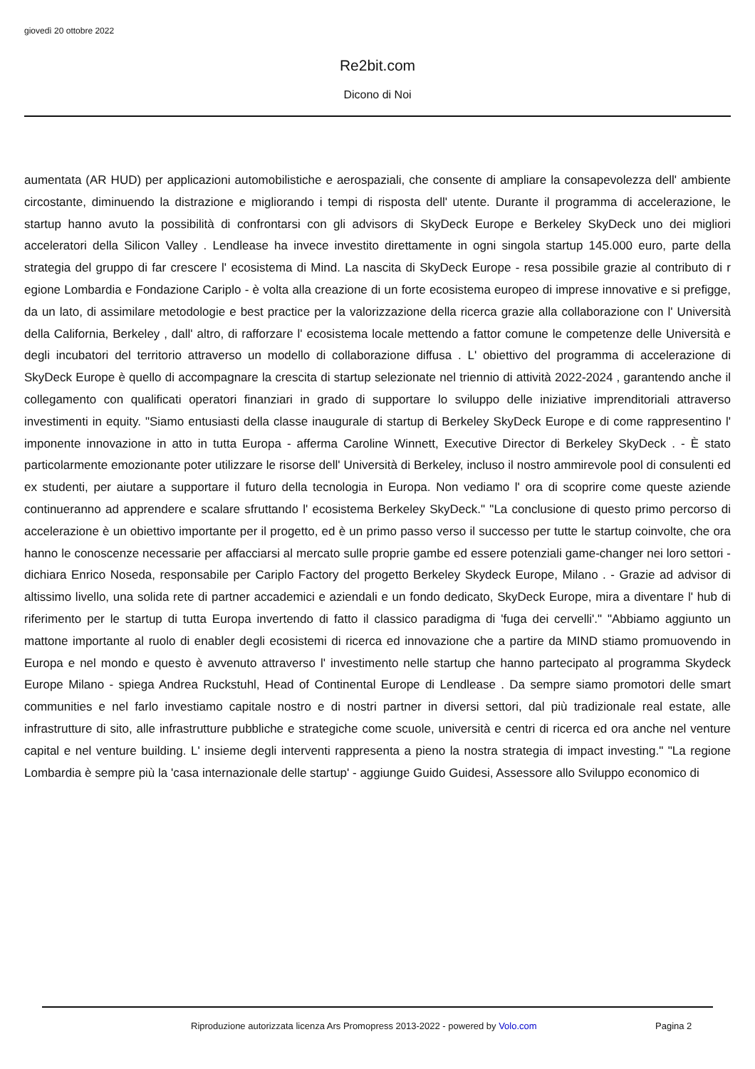giovedì 20 ottobre 2022
Re2bit.com
Dicono di Noi
aumentata (AR HUD) per applicazioni automobilistiche e aerospaziali, che consente di ampliare la consapevolezza dell' ambiente circostante, diminuendo la distrazione e migliorando i tempi di risposta dell' utente. Durante il programma di accelerazione, le startup hanno avuto la possibilità di confrontarsi con gli advisors di SkyDeck Europe e Berkeley SkyDeck uno dei migliori acceleratori della Silicon Valley . Lendlease ha invece investito direttamente in ogni singola startup 145.000 euro, parte della strategia del gruppo di far crescere l' ecosistema di Mind. La nascita di SkyDeck Europe - resa possibile grazie al contributo di r egione Lombardia e Fondazione Cariplo - è volta alla creazione di un forte ecosistema europeo di imprese innovative e si prefigge, da un lato, di assimilare metodologie e best practice per la valorizzazione della ricerca grazie alla collaborazione con l' Università della California, Berkeley , dall' altro, di rafforzare l' ecosistema locale mettendo a fattor comune le competenze delle Università e degli incubatori del territorio attraverso un modello di collaborazione diffusa . L' obiettivo del programma di accelerazione di SkyDeck Europe è quello di accompagnare la crescita di startup selezionate nel triennio di attività 2022-2024 , garantendo anche il collegamento con qualificati operatori finanziari in grado di supportare lo sviluppo delle iniziative imprenditoriali attraverso investimenti in equity. "Siamo entusiasti della classe inaugurale di startup di Berkeley SkyDeck Europe e di come rappresentino l' imponente innovazione in atto in tutta Europa - afferma Caroline Winnett, Executive Director di Berkeley SkyDeck . - È stato particolarmente emozionante poter utilizzare le risorse dell' Università di Berkeley, incluso il nostro ammirevole pool di consulenti ed ex studenti, per aiutare a supportare il futuro della tecnologia in Europa. Non vediamo l' ora di scoprire come queste aziende continueranno ad apprendere e scalare sfruttando l' ecosistema Berkeley SkyDeck." "La conclusione di questo primo percorso di accelerazione è un obiettivo importante per il progetto, ed è un primo passo verso il successo per tutte le startup coinvolte, che ora hanno le conoscenze necessarie per affacciarsi al mercato sulle proprie gambe ed essere potenziali game-changer nei loro settori - dichiara Enrico Noseda, responsabile per Cariplo Factory del progetto Berkeley Skydeck Europe, Milano . - Grazie ad advisor di altissimo livello, una solida rete di partner accademici e aziendali e un fondo dedicato, SkyDeck Europe, mira a diventare l' hub di riferimento per le startup di tutta Europa invertendo di fatto il classico paradigma di 'fuga dei cervelli'." "Abbiamo aggiunto un mattone importante al ruolo di enabler degli ecosistemi di ricerca ed innovazione che a partire da MIND stiamo promuovendo in Europa e nel mondo e questo è avvenuto attraverso l' investimento nelle startup che hanno partecipato al programma Skydeck Europe Milano - spiega Andrea Ruckstuhl, Head of Continental Europe di Lendlease . Da sempre siamo promotori delle smart communities e nel farlo investiamo capitale nostro e di nostri partner in diversi settori, dal più tradizionale real estate, alle infrastrutture di sito, alle infrastrutture pubbliche e strategiche come scuole, università e centri di ricerca ed ora anche nel venture capital e nel venture building. L' insieme degli interventi rappresenta a pieno la nostra strategia di impact investing." "La regione Lombardia è sempre più la 'casa internazionale delle startup' - aggiunge Guido Guidesi, Assessore allo Sviluppo economico di
Riproduzione autorizzata licenza Ars Promopress 2013-2022 - powered by Volo.com Pagina 2